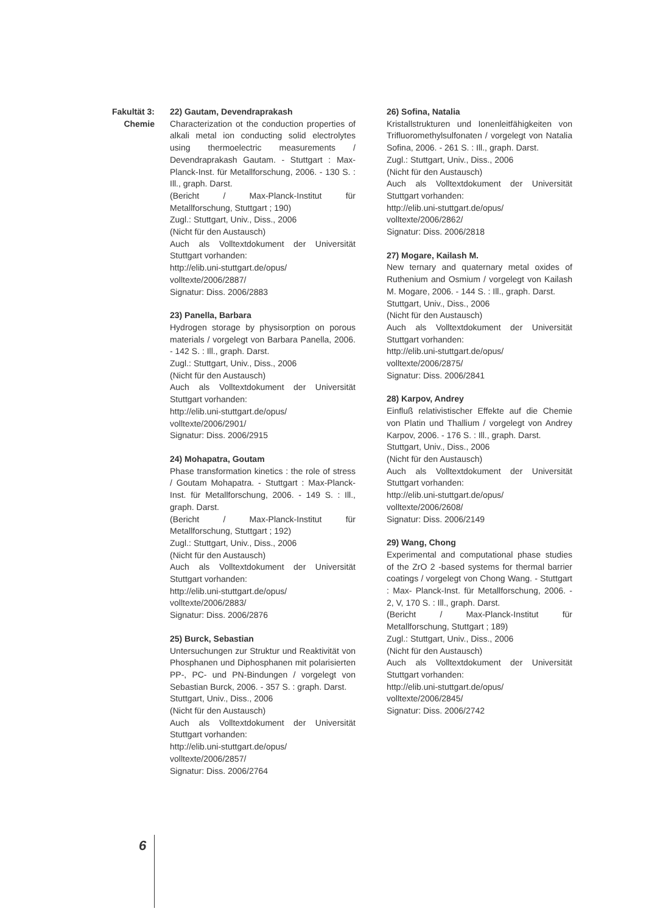Fakultät 3:
Chemie
22) Gautam, Devendraprakash
Characterization ot the conduction properties of alkali metal ion conducting solid electrolytes using thermoelectric measurements / Devendraprakash Gautam. - Stuttgart : Max-Planck-Inst. für Metallforschung, 2006. - 130 S. : Ill., graph. Darst.
(Bericht / Max-Planck-Institut für Metallforschung, Stuttgart ; 190)
Zugl.: Stuttgart, Univ., Diss., 2006
(Nicht für den Austausch)
Auch als Volltextdokument der Universität Stuttgart vorhanden:
http://elib.uni-stuttgart.de/opus/
volltexte/2006/2887/
Signatur: Diss. 2006/2883
23) Panella, Barbara
Hydrogen storage by physisorption on porous materials / vorgelegt von Barbara Panella, 2006. - 142 S. : Ill., graph. Darst.
Zugl.: Stuttgart, Univ., Diss., 2006
(Nicht für den Austausch)
Auch als Volltextdokument der Universität Stuttgart vorhanden:
http://elib.uni-stuttgart.de/opus/
volltexte/2006/2901/
Signatur: Diss. 2006/2915
24) Mohapatra, Goutam
Phase transformation kinetics : the role of stress / Goutam Mohapatra. - Stuttgart : Max-Planck-Inst. für Metallforschung, 2006. - 149 S. : Ill., graph. Darst.
(Bericht / Max-Planck-Institut für Metallforschung, Stuttgart ; 192)
Zugl.: Stuttgart, Univ., Diss., 2006
(Nicht für den Austausch)
Auch als Volltextdokument der Universität Stuttgart vorhanden:
http://elib.uni-stuttgart.de/opus/
volltexte/2006/2883/
Signatur: Diss. 2006/2876
25) Burck, Sebastian
Untersuchungen zur Struktur und Reaktivität von Phosphanen und Diphosphanen mit polarisierten PP-, PC- und PN-Bindungen / vorgelegt von Sebastian Burck, 2006. - 357 S. : graph. Darst.
Stuttgart, Univ., Diss., 2006
(Nicht für den Austausch)
Auch als Volltextdokument der Universität Stuttgart vorhanden:
http://elib.uni-stuttgart.de/opus/
volltexte/2006/2857/
Signatur: Diss. 2006/2764
26) Sofina, Natalia
Kristallstrukturen und Ionenleitfähigkeiten von Trifluoromethylsulfonaten / vorgelegt von Natalia Sofina, 2006. - 261 S. : Ill., graph. Darst.
Zugl.: Stuttgart, Univ., Diss., 2006
(Nicht für den Austausch)
Auch als Volltextdokument der Universität Stuttgart vorhanden:
http://elib.uni-stuttgart.de/opus/
volltexte/2006/2862/
Signatur: Diss. 2006/2818
27) Mogare, Kailash M.
New ternary and quaternary metal oxides of Ruthenium and Osmium / vorgelegt von Kailash M. Mogare, 2006. - 144 S. : Ill., graph. Darst.
Stuttgart, Univ., Diss., 2006
(Nicht für den Austausch)
Auch als Volltextdokument der Universität Stuttgart vorhanden:
http://elib.uni-stuttgart.de/opus/
volltexte/2006/2875/
Signatur: Diss. 2006/2841
28) Karpov, Andrey
Einfluß relativistischer Effekte auf die Chemie von Platin und Thallium / vorgelegt von Andrey Karpov, 2006. - 176 S. : Ill., graph. Darst.
Stuttgart, Univ., Diss., 2006
(Nicht für den Austausch)
Auch als Volltextdokument der Universität Stuttgart vorhanden:
http://elib.uni-stuttgart.de/opus/
volltexte/2006/2608/
Signatur: Diss. 2006/2149
29) Wang, Chong
Experimental and computational phase studies of the ZrO 2 -based systems for thermal barrier coatings / vorgelegt von Chong Wang. - Stuttgart : Max- Planck-Inst. für Metallforschung, 2006. - 2, V, 170 S. : Ill., graph. Darst.
(Bericht / Max-Planck-Institut für Metallforschung, Stuttgart ; 189)
Zugl.: Stuttgart, Univ., Diss., 2006
(Nicht für den Austausch)
Auch als Volltextdokument der Universität Stuttgart vorhanden:
http://elib.uni-stuttgart.de/opus/
volltexte/2006/2845/
Signatur: Diss. 2006/2742
6